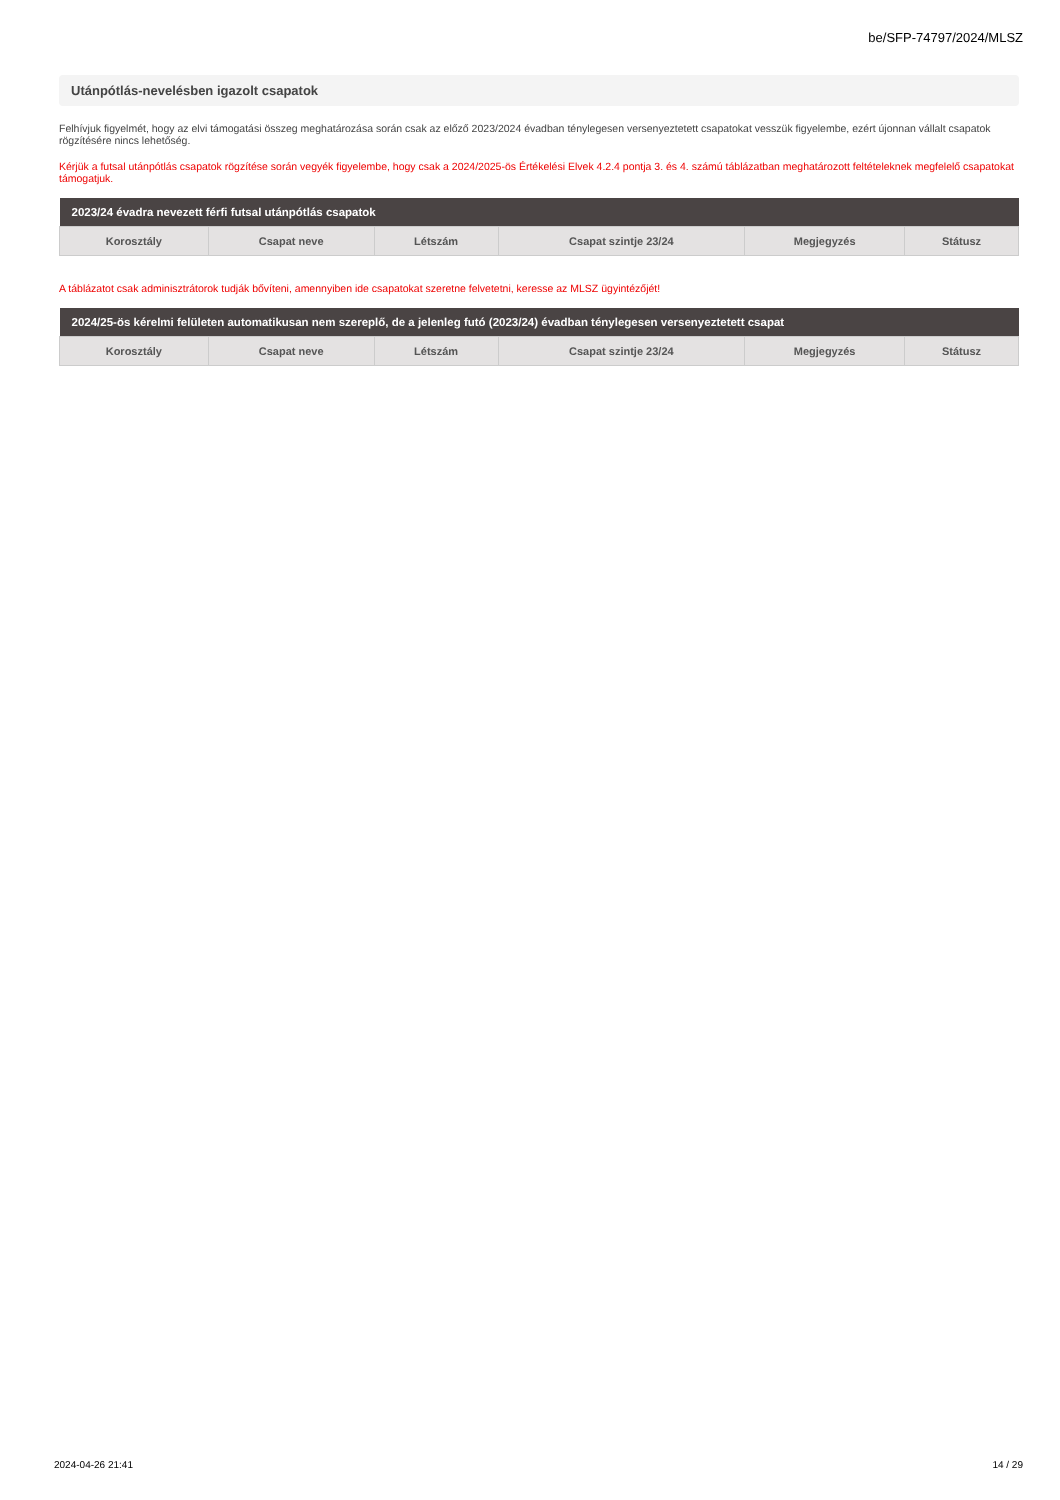be/SFP-74797/2024/MLSZ
Utánpótlás-nevelésben igazolt csapatok
Felhívjuk figyelmét, hogy az elvi támogatási összeg meghatározása során csak az előző 2023/2024 évadban ténylegesen versenyeztetett csapatokat vesszük figyelembe, ezért újonnan vállalt csapatok rögzítésére nincs lehetőség.
Kérjük a futsal utánpótlás csapatok rögzítése során vegyék figyelembe, hogy csak a 2024/2025-ös Értékelési Elvek 4.2.4 pontja 3. és 4. számú táblázatban meghatározott feltételeknek megfelelő csapatokat támogatjuk.
| 2023/24 évadra nevezett férfi futsal utánpótlás csapatok | | | | | |
| --- | --- | --- | --- | --- | --- |
| Korosztály | Csapat neve | Létszám | Csapat szintje 23/24 | Megjegyzés | Státusz |
A táblázatot csak adminisztrátorok tudják bővíteni, amennyiben ide csapatokat szeretne felvetetni, keresse az MLSZ ügyintézőjét!
| 2024/25-ös kérelmi felületen automatikusan nem szereplő, de a jelenleg futó (2023/24) évadban ténylegesen versenyeztetett csapat | | | | | |
| --- | --- | --- | --- | --- | --- |
| Korosztály | Csapat neve | Létszám | Csapat szintje 23/24 | Megjegyzés | Státusz |
2024-04-26 21:41 14 / 29